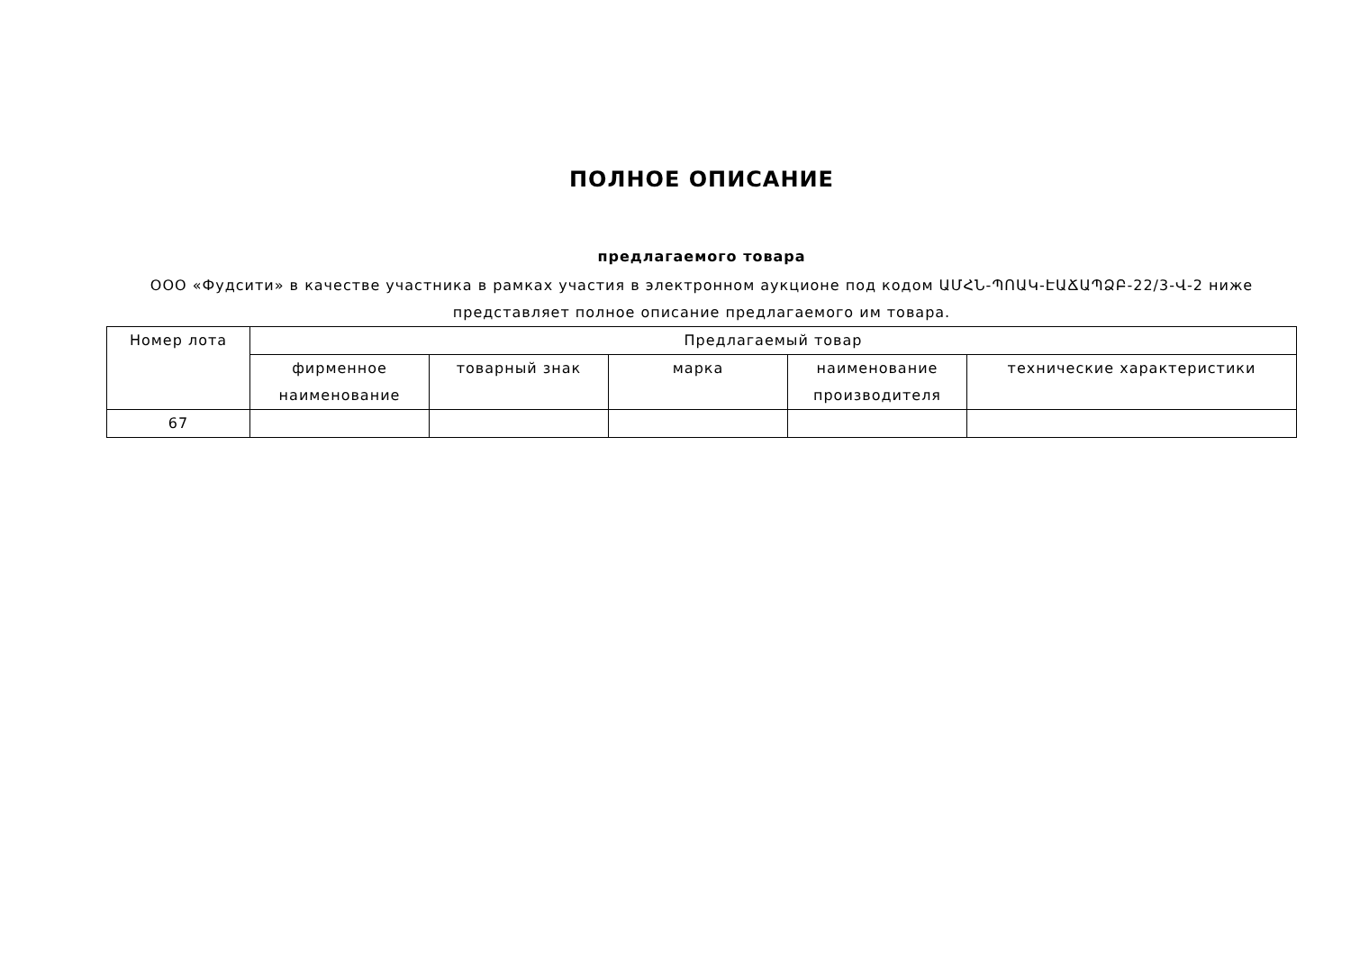ПОЛНОЕ ОПИСАНИЕ
предлагаемого товара
ООО «Фудсити» в качестве участника в рамках участия в электронном аукционе под кодом ԱՄՀՆ-ՊՈԱԿ-ԷԱՃԱՊՁԲ-22/3-Վ-2 ниже представляет полное описание предлагаемого им товара.
| Номер лота | Предлагаемый товар | | | | |
| --- | --- | --- | --- | --- | --- |
| | фирменное наименование | товарный знак | марка | наименование производителя | технические характеристики |
| 67 | | | | | |